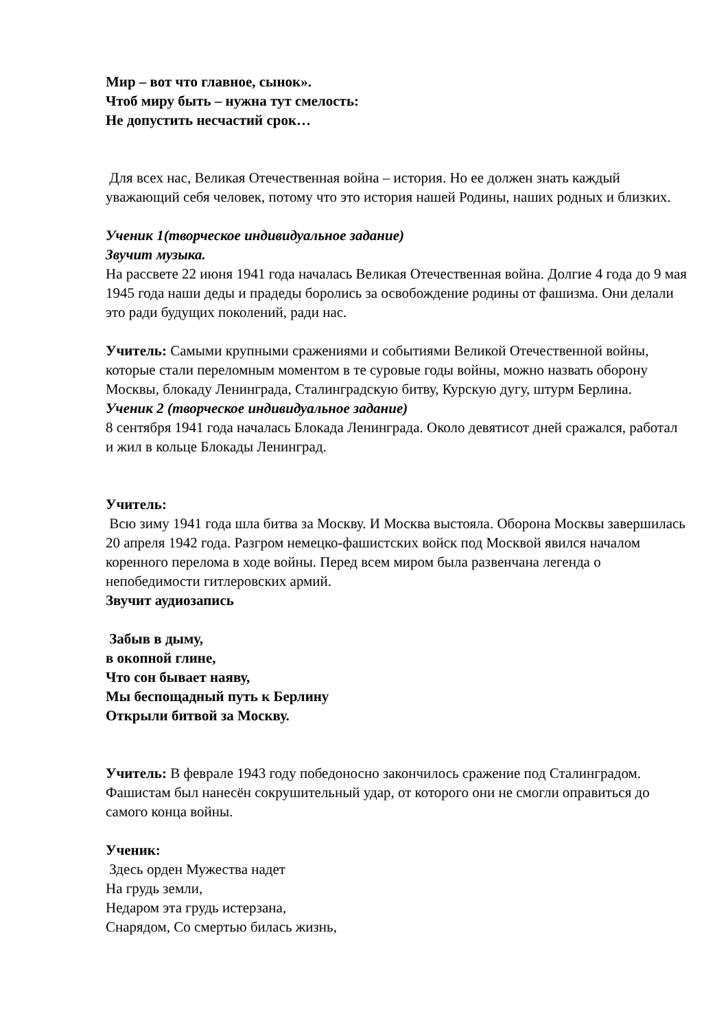Мир – вот что главное, сынок».
Чтоб миру быть – нужна тут смелость:
Не допустить несчастий срок…
Для всех нас, Великая Отечественная война – история. Но ее должен знать каждый уважающий себя человек, потому что это история нашей Родины, наших родных и близких.
Ученик 1(творческое индивидуальное задание)
Звучит музыка.
На рассвете 22 июня 1941 года началась Великая Отечественная война. Долгие 4 года до 9 мая 1945 года наши деды и прадеды боролись за освобождение родины от фашизма. Они делали это ради будущих поколений, ради нас.
Учитель: Самыми крупными сражениями и событиями Великой Отечественной войны, которые стали переломным моментом в те суровые годы войны, можно назвать оборону Москвы, блокаду Ленинграда, Сталинградскую битву, Курскую дугу, штурм Берлина.
Ученик 2 (творческое индивидуальное задание)
8 сентября 1941 года началась Блокада Ленинграда. Около девятисот дней сражался, работал и жил в кольце Блокады Ленинград.
Учитель:
Всю зиму 1941 года шла битва за Москву. И Москва выстояла. Оборона Москвы завершилась 20 апреля 1942 года. Разгром немецко-фашистских войск под Москвой явился началом коренного перелома в ходе войны. Перед всем миром была развенчана легенда о непобедимости гитлеровских армий.
Звучит аудиозапись
Забыв в дыму,
в окопной глине,
Что сон бывает наяву,
Мы беспощадный путь к Берлину
Открыли битвой за Москву.
Учитель: В феврале 1943 году победоносно закончилось сражение под Сталинградом. Фашистам был нанесён сокрушительный удар, от которого они не смогли оправиться до самого конца войны.
Ученик:
Здесь орден Мужества надет
На грудь земли,
Недаром эта грудь истерзана,
Снарядом, Со смертью билась жизнь,